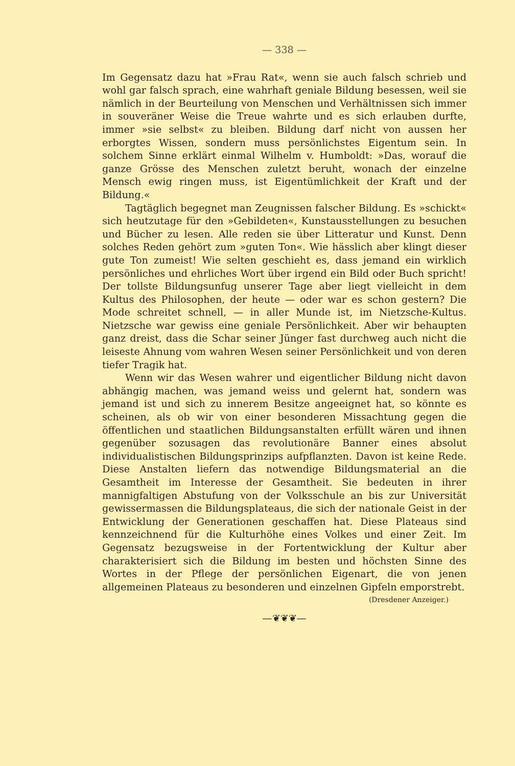— 338 —
Im Gegensatz dazu hat »Frau Rat«, wenn sie auch falsch schrieb und wohl gar falsch sprach, eine wahrhaft geniale Bildung besessen, weil sie nämlich in der Beurteilung von Menschen und Verhältnissen sich immer in souveräner Weise die Treue wahrte und es sich erlauben durfte, immer »sie selbst« zu bleiben. Bildung darf nicht von aussen her erborgtes Wissen, sondern muss persönlichstes Eigentum sein. In solchem Sinne erklärt einmal Wilhelm v. Humboldt: »Das, worauf die ganze Grösse des Menschen zuletzt beruht, wonach der einzelne Mensch ewig ringen muss, ist Eigentümlichkeit der Kraft und der Bildung.«
Tagtäglich begegnet man Zeugnissen falscher Bildung. Es »schickt« sich heutzutage für den »Gebildeten«, Kunstausstellungen zu besuchen und Bücher zu lesen. Alle reden sie über Litteratur und Kunst. Denn solches Reden gehört zum »guten Ton«. Wie hässlich aber klingt dieser gute Ton zumeist! Wie selten geschieht es, dass jemand ein wirklich persönliches und ehrliches Wort über irgend ein Bild oder Buch spricht! Der tollste Bildungsunfug unserer Tage aber liegt vielleicht in dem Kultus des Philosophen, der heute — oder war es schon gestern? Die Mode schreitet schnell, — in aller Munde ist, im Nietzsche-Kultus. Nietzsche war gewiss eine geniale Persönlichkeit. Aber wir behaupten ganz dreist, dass die Schar seiner Jünger fast durchweg auch nicht die leiseste Ahnung vom wahren Wesen seiner Persönlichkeit und von deren tiefer Tragik hat.
Wenn wir das Wesen wahrer und eigentlicher Bildung nicht davon abhängig machen, was jemand weiss und gelernt hat, sondern was jemand ist und sich zu innerem Besitze angeeignet hat, so könnte es scheinen, als ob wir von einer besonderen Missachtung gegen die öffentlichen und staatlichen Bildungsanstalten erfüllt wären und ihnen gegenüber sozusagen das revolutionäre Banner eines absolut individualistischen Bildungsprinzips aufpflanzten. Davon ist keine Rede. Diese Anstalten liefern das notwendige Bildungsmaterial an die Gesamtheit im Interesse der Gesamtheit. Sie bedeuten in ihrer mannigfaltigen Abstufung von der Volksschule an bis zur Universität gewissermassen die Bildungsplateaus, die sich der nationale Geist in der Entwicklung der Generationen geschaffen hat. Diese Plateaus sind kennzeichnend für die Kulturhöhe eines Volkes und einer Zeit. Im Gegensatz bezugsweise in der Fortentwicklung der Kultur aber charakterisiert sich die Bildung im besten und höchsten Sinne des Wortes in der Pflege der persönlichen Eigenart, die von jenen allgemeinen Plateaus zu besonderen und einzelnen Gipfeln emporstrebt.
(Dresdener Anzeiger.)
—❦❦❦—